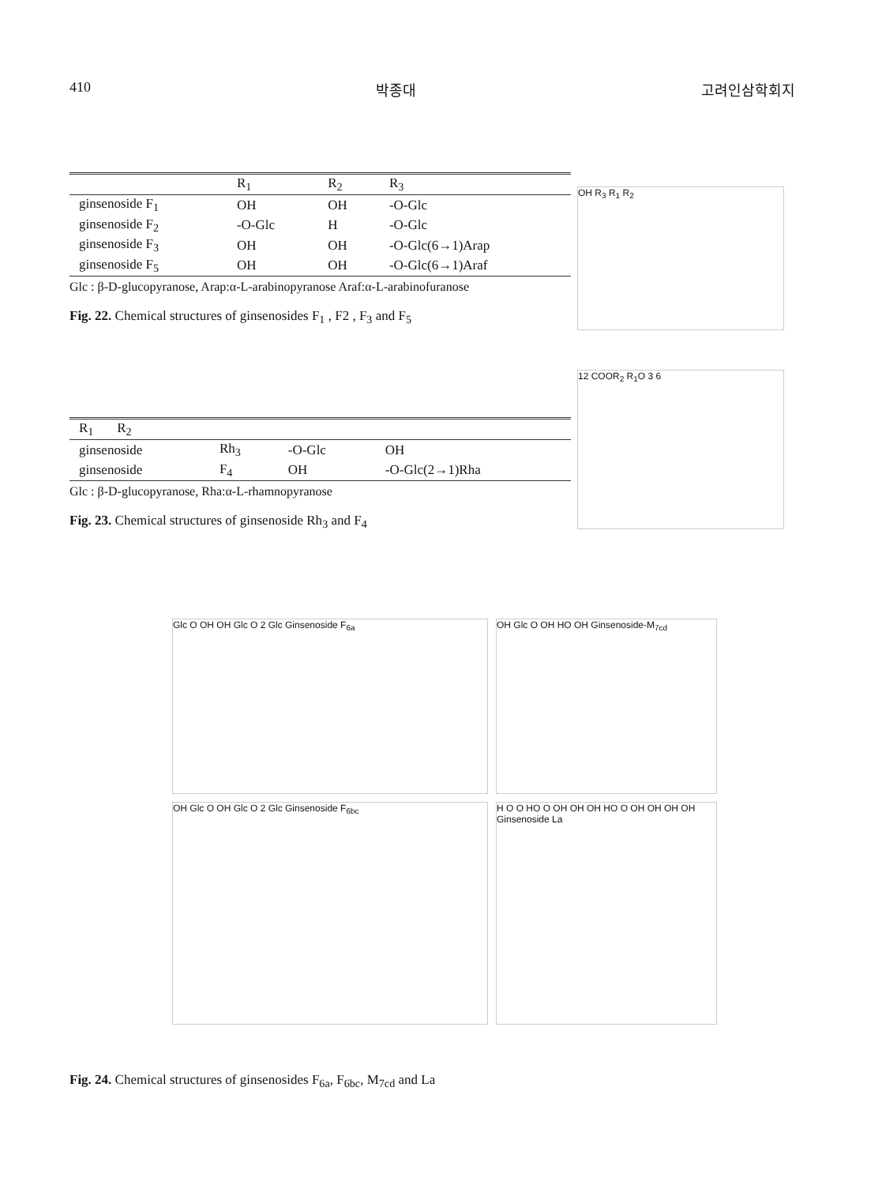410 박종대 고려인삼학회지
| | R<sub>1</sub> | R<sub>2</sub> | R<sub>3</sub> |
| --- | --- | --- | --- |
| ginsenoside F<sub>1</sub> | OH | OH | -O-Glc |
| ginsenoside F<sub>2</sub> | -O-Glc | H | -O-Glc |
| ginsenoside F<sub>3</sub> | OH | OH | -O-Glc(6→1)Arap |
| ginsenoside F<sub>5</sub> | OH | OH | -O-Glc(6→1)Araf |
Glc : β-D-glucopyranose, Arap:α-L-arabinopyranose Araf:α-L-arabinofuranose
Fig. 22. Chemical structures of ginsenosides F<sub>1</sub> , F2 , F<sub>3</sub> and F<sub>5</sub>
OH R<sub>3</sub> R<sub>1</sub> R<sub>2</sub>
| R<sub>1</sub> R<sub>2</sub> | | | |
| --- | --- | --- | --- |
| ginsenoside | Rh<sub>3</sub> | -O-Glc | OH |
| ginsenoside | F<sub>4</sub> | OH | -O-Glc(2→1)Rha |
Glc : β-D-glucopyranose, Rha:α-L-rhamnopyranose
Fig. 23. Chemical structures of ginsenoside Rh<sub>3</sub> and F<sub>4</sub>
12 COOR<sub>2</sub> R<sub>1</sub>O 3 6
Glc O OH OH Glc O 2 Glc Ginsenoside F<sub>6a</sub>
OH Glc O OH HO OH Ginsenoside-M<sub>7cd</sub>
OH Glc O OH Glc O 2 Glc Ginsenoside F<sub>6bc</sub>
H O O HO O OH OH OH HO O OH OH OH OH Ginsenoside La
Fig. 24. Chemical structures of ginsenosides F<sub>6a</sub>, F<sub>6bc</sub>, M<sub>7cd</sub> and La